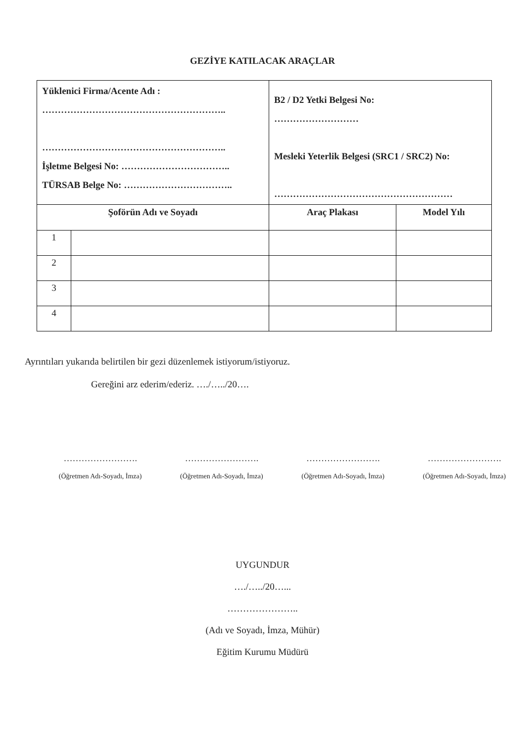GEZİYE KATILACAK ARAÇLAR
| Yüklenici Firma/Acente Adı : ………………………………………………….. ………………………………………………….. İşletme Belgesi No: …………………………….. TÜRSAB Belge No: …………………………….. | | B2 / D2 Yetki Belgesi No: ……………………… Mesleki Yeterlik Belgesi (SRC1 / SRC2) No: ………………………………………………… | |
| Şoförün Adı ve Soyadı | | Araç Plakası | Model Yılı |
| 1 | | | |
| 2 | | | |
| 3 | | | |
| 4 | | | |
Ayrıntıları yukarıda belirtilen bir gezi düzenlemek istiyorum/istiyoruz.
Gereğini arz ederim/ederiz. …./…../20….
…………………….
(Öğretmen Adı-Soyadı, İmza)
…………………….
(Öğretmen Adı-Soyadı, İmza)
…………………….
(Öğretmen Adı-Soyadı, İmza)
…………………….
(Öğretmen Adı-Soyadı, İmza)
UYGUNDUR
…./…../20…...
…………………..
(Adı ve Soyadı, İmza, Mühür)
Eğitim Kurumu Müdürü